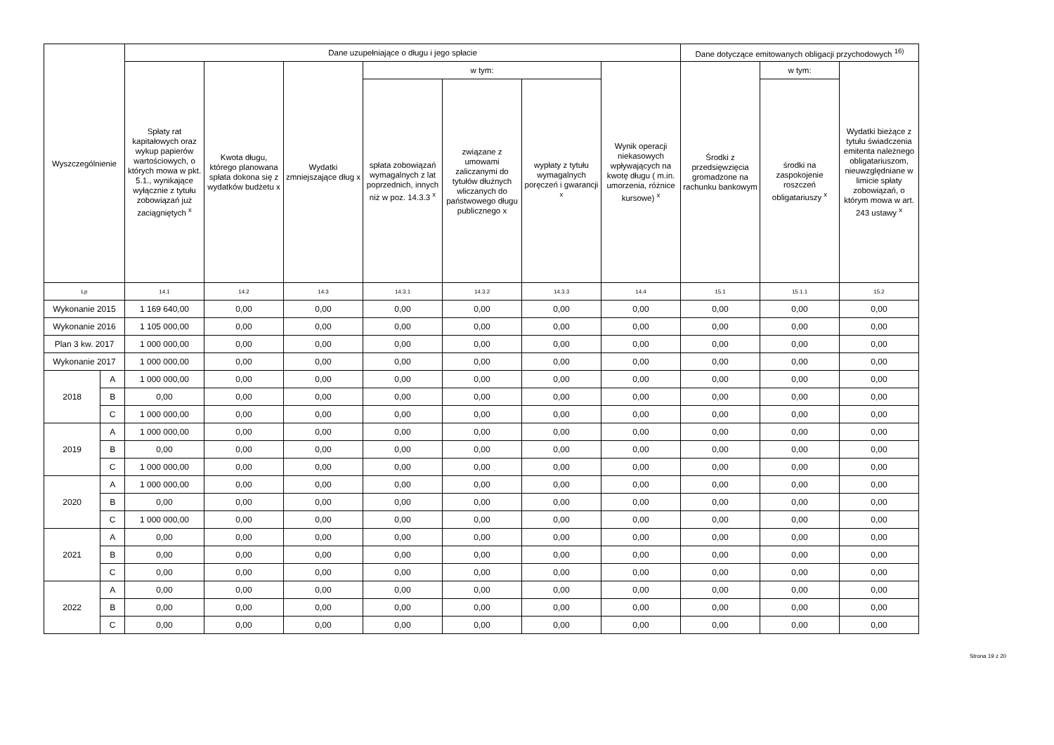| Wyszczególnienie | | Dane uzupełniające o długu i jego spłacie | | | | | | | Dane dotyczące emitowanych obligacji przychodowych <sup>16)</sup> | | |
| --- | --- | --- | --- | --- | --- | --- | --- | --- | --- | --- | --- |
| | | Spłaty rat kapitałowych oraz wykup papierów wartościowych, o których mowa w pkt. 5.1., wynikające wyłącznie z tytułu zobowiązań już zaciągniętych <sup>x</sup> | Kwota długu, którego planowana spłata dokona się z wydatków budżetu x | Wydatki zmniejszające dług x | w tym: | | | Wynik operacji niekasowych wpływających na kwotę długu ( m.in. umorzenia, różnice kursowe) <sup>x</sup> | Środki z przedsięwzięcia gromadzone na rachunku bankowym | w tym: | Wydatki bieżące z tytułu świadczenia emitenta należnego obligatariuszom, nieuwzględniane w limicie spłaty zobowiązań, o którym mowa w art. 243 ustawy <sup>x</sup> |
| | | | | | spłata zobowiązań wymagalnych z lat poprzednich, innych niż w poz. 14.3.3 <sup>x</sup> | związane z umowami zaliczanymi do tytułów dłużnych wliczanych do państwowego długu publicznego x | wypłaty z tytułu wymagalnych poręczeń i gwarancji <sup>x</sup> | | | środki na zaspokojenie roszczeń obligatariuszy <sup>x</sup> | |
| Lp | | 14.1 | 14.2 | 14.3 | 14.3.1 | 14.3.2 | 14.3.3 | 14.4 | 15.1 | 15.1.1 | 15.2 |
| Wykonanie 2015 | | 1 169 640,00 | 0,00 | 0,00 | 0,00 | 0,00 | 0,00 | 0,00 | 0,00 | 0,00 | 0,00 |
| Wykonanie 2016 | | 1 105 000,00 | 0,00 | 0,00 | 0,00 | 0,00 | 0,00 | 0,00 | 0,00 | 0,00 | 0,00 |
| Plan 3 kw. 2017 | | 1 000 000,00 | 0,00 | 0,00 | 0,00 | 0,00 | 0,00 | 0,00 | 0,00 | 0,00 | 0,00 |
| Wykonanie 2017 | | 1 000 000,00 | 0,00 | 0,00 | 0,00 | 0,00 | 0,00 | 0,00 | 0,00 | 0,00 | 0,00 |
| 2018 | A | 1 000 000,00 | 0,00 | 0,00 | 0,00 | 0,00 | 0,00 | 0,00 | 0,00 | 0,00 | 0,00 |
| | B | 0,00 | 0,00 | 0,00 | 0,00 | 0,00 | 0,00 | 0,00 | 0,00 | 0,00 | 0,00 |
| | C | 1 000 000,00 | 0,00 | 0,00 | 0,00 | 0,00 | 0,00 | 0,00 | 0,00 | 0,00 | 0,00 |
| 2019 | A | 1 000 000,00 | 0,00 | 0,00 | 0,00 | 0,00 | 0,00 | 0,00 | 0,00 | 0,00 | 0,00 |
| | B | 0,00 | 0,00 | 0,00 | 0,00 | 0,00 | 0,00 | 0,00 | 0,00 | 0,00 | 0,00 |
| | C | 1 000 000,00 | 0,00 | 0,00 | 0,00 | 0,00 | 0,00 | 0,00 | 0,00 | 0,00 | 0,00 |
| 2020 | A | 1 000 000,00 | 0,00 | 0,00 | 0,00 | 0,00 | 0,00 | 0,00 | 0,00 | 0,00 | 0,00 |
| | B | 0,00 | 0,00 | 0,00 | 0,00 | 0,00 | 0,00 | 0,00 | 0,00 | 0,00 | 0,00 |
| | C | 1 000 000,00 | 0,00 | 0,00 | 0,00 | 0,00 | 0,00 | 0,00 | 0,00 | 0,00 | 0,00 |
| 2021 | A | 0,00 | 0,00 | 0,00 | 0,00 | 0,00 | 0,00 | 0,00 | 0,00 | 0,00 | 0,00 |
| | B | 0,00 | 0,00 | 0,00 | 0,00 | 0,00 | 0,00 | 0,00 | 0,00 | 0,00 | 0,00 |
| | C | 0,00 | 0,00 | 0,00 | 0,00 | 0,00 | 0,00 | 0,00 | 0,00 | 0,00 | 0,00 |
| 2022 | A | 0,00 | 0,00 | 0,00 | 0,00 | 0,00 | 0,00 | 0,00 | 0,00 | 0,00 | 0,00 |
| | B | 0,00 | 0,00 | 0,00 | 0,00 | 0,00 | 0,00 | 0,00 | 0,00 | 0,00 | 0,00 |
| | C | 0,00 | 0,00 | 0,00 | 0,00 | 0,00 | 0,00 | 0,00 | 0,00 | 0,00 | 0,00 |
Strona 19 z 20